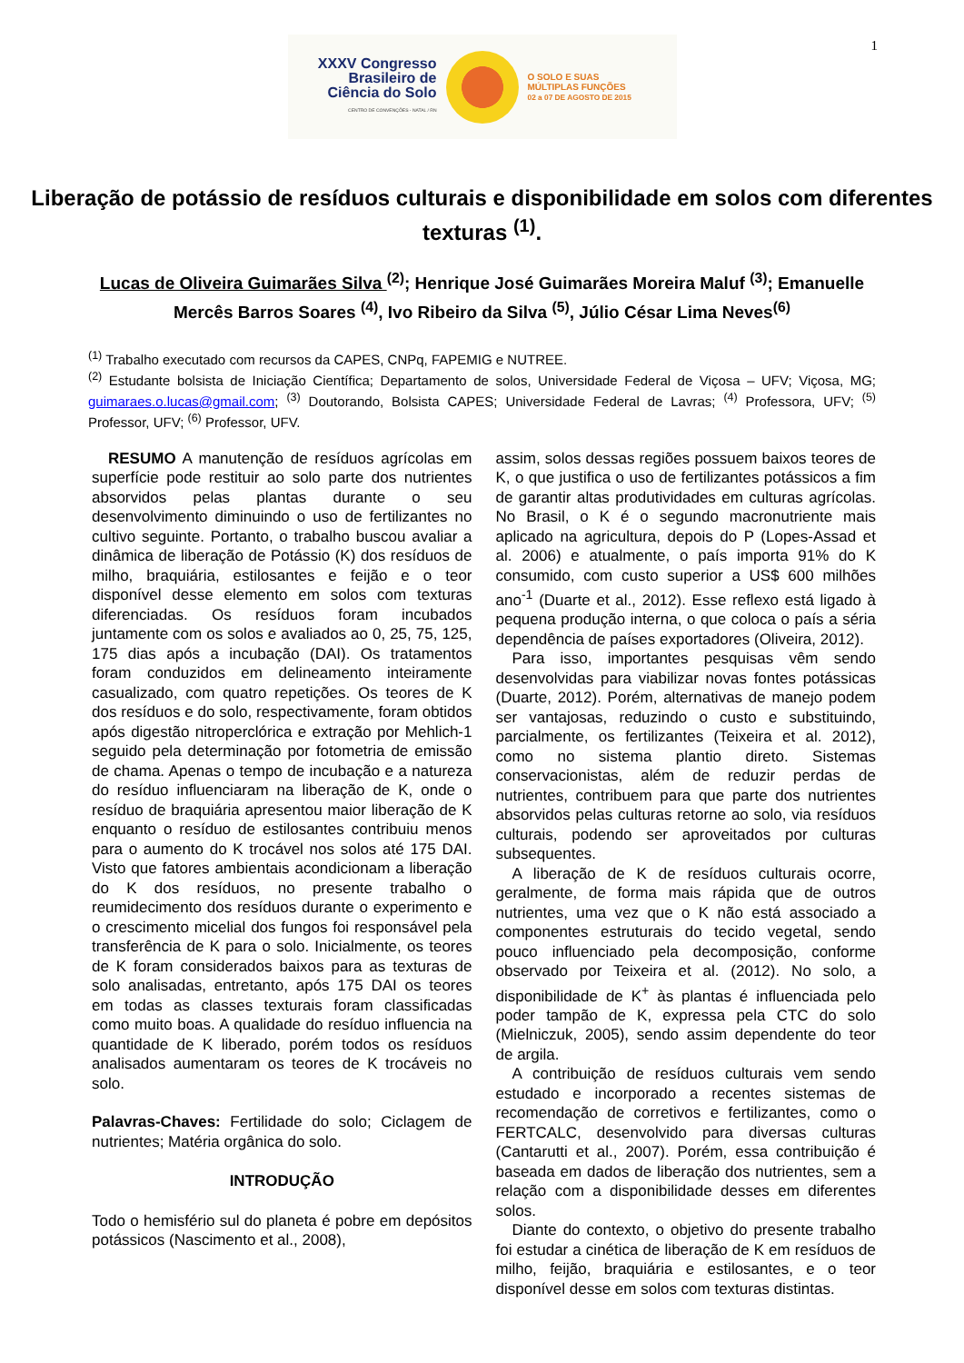1
XXXV Congresso
Brasileiro de
Ciência do Solo
CENTRO DE CONVENÇÕES - NATAL / RN
O SOLO E SUAS
MÚLTIPLAS FUNÇÕES
02 a 07 DE AGOSTO DE 2015
Liberação de potássio de resíduos culturais e disponibilidade em solos com diferentes texturas <sup>(1)</sup>.
Lucas de Oliveira Guimarães Silva <sup>(2)</sup>; Henrique José Guimarães Moreira Maluf <sup>(3)</sup>; Emanuelle Mercês Barros Soares <sup>(4)</sup>, Ivo Ribeiro da Silva <sup>(5)</sup>, Júlio César Lima Neves<sup>(6)</sup>
<sup>(1)</sup> Trabalho executado com recursos da CAPES, CNPq, FAPEMIG e NUTREE.
<sup>(2)</sup> Estudante bolsista de Iniciação Científica; Departamento de solos, Universidade Federal de Viçosa – UFV; Viçosa, MG; guimaraes.o.lucas@gmail.com; <sup>(3)</sup> Doutorando, Bolsista CAPES; Universidade Federal de Lavras; <sup>(4)</sup> Professora, UFV; <sup>(5)</sup> Professor, UFV; <sup>(6)</sup> Professor, UFV.
RESUMO A manutenção de resíduos agrícolas em superfície pode restituir ao solo parte dos nutrientes absorvidos pelas plantas durante o seu desenvolvimento diminuindo o uso de fertilizantes no cultivo seguinte. Portanto, o trabalho buscou avaliar a dinâmica de liberação de Potássio (K) dos resíduos de milho, braquiária, estilosantes e feijão e o teor disponível desse elemento em solos com texturas diferenciadas. Os resíduos foram incubados juntamente com os solos e avaliados ao 0, 25, 75, 125, 175 dias após a incubação (DAI). Os tratamentos foram conduzidos em delineamento inteiramente casualizado, com quatro repetições. Os teores de K dos resíduos e do solo, respectivamente, foram obtidos após digestão nitroperclórica e extração por Mehlich-1 seguido pela determinação por fotometria de emissão de chama. Apenas o tempo de incubação e a natureza do resíduo influenciaram na liberação de K, onde o resíduo de braquiária apresentou maior liberação de K enquanto o resíduo de estilosantes contribuiu menos para o aumento do K trocável nos solos até 175 DAI. Visto que fatores ambientais acondicionam a liberação do K dos resíduos, no presente trabalho o reumidecimento dos resíduos durante o experimento e o crescimento micelial dos fungos foi responsável pela transferência de K para o solo. Inicialmente, os teores de K foram considerados baixos para as texturas de solo analisadas, entretanto, após 175 DAI os teores em todas as classes texturais foram classificadas como muito boas. A qualidade do resíduo influencia na quantidade de K liberado, porém todos os resíduos analisados aumentaram os teores de K trocáveis no solo.
Palavras-Chaves: Fertilidade do solo; Ciclagem de nutrientes; Matéria orgânica do solo.
INTRODUÇÃO
Todo o hemisfério sul do planeta é pobre em depósitos potássicos (Nascimento et al., 2008),
assim, solos dessas regiões possuem baixos teores de K, o que justifica o uso de fertilizantes potássicos a fim de garantir altas produtividades em culturas agrícolas. No Brasil, o K é o segundo macronutriente mais aplicado na agricultura, depois do P (Lopes-Assad et al. 2006) e atualmente, o país importa 91% do K consumido, com custo superior a US$ 600 milhões ano<sup>-1</sup> (Duarte et al., 2012). Esse reflexo está ligado à pequena produção interna, o que coloca o país a séria dependência de países exportadores (Oliveira, 2012).
Para isso, importantes pesquisas vêm sendo desenvolvidas para viabilizar novas fontes potássicas (Duarte, 2012). Porém, alternativas de manejo podem ser vantajosas, reduzindo o custo e substituindo, parcialmente, os fertilizantes (Teixeira et al. 2012), como no sistema plantio direto. Sistemas conservacionistas, além de reduzir perdas de nutrientes, contribuem para que parte dos nutrientes absorvidos pelas culturas retorne ao solo, via resíduos culturais, podendo ser aproveitados por culturas subsequentes.
A liberação de K de resíduos culturais ocorre, geralmente, de forma mais rápida que de outros nutrientes, uma vez que o K não está associado a componentes estruturais do tecido vegetal, sendo pouco influenciado pela decomposição, conforme observado por Teixeira et al. (2012). No solo, a disponibilidade de K<sup>+</sup> às plantas é influenciada pelo poder tampão de K, expressa pela CTC do solo (Mielniczuk, 2005), sendo assim dependente do teor de argila.
A contribuição de resíduos culturais vem sendo estudado e incorporado a recentes sistemas de recomendação de corretivos e fertilizantes, como o FERTCALC, desenvolvido para diversas culturas (Cantarutti et al., 2007). Porém, essa contribuição é baseada em dados de liberação dos nutrientes, sem a relação com a disponibilidade desses em diferentes solos.
Diante do contexto, o objetivo do presente trabalho foi estudar a cinética de liberação de K em resíduos de milho, feijão, braquiária e estilosantes, e o teor disponível desse em solos com texturas distintas.